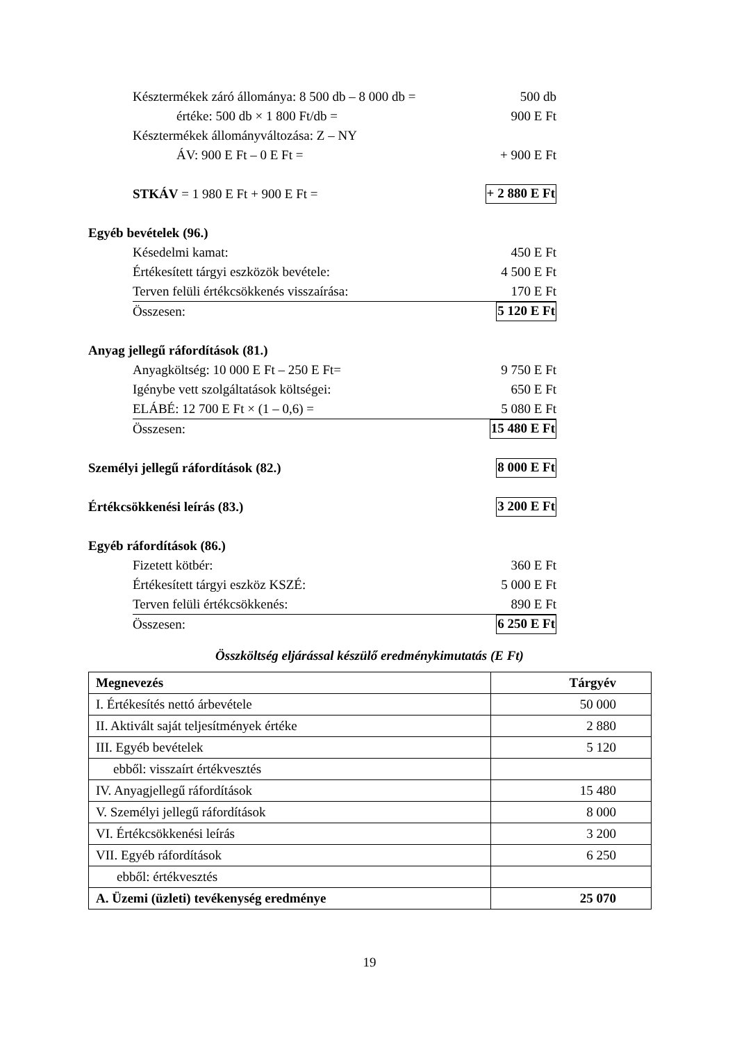Késztermékek záró állománya: 8 500 db – 8 000 db = 500 db
értéke: 500 db × 1 800 Ft/db = 900 E Ft
Késztermékek állományváltozása: Z – NY
ÁV: 900 E Ft – 0 E Ft = + 900 E Ft
STKÁV = 1 980 E Ft + 900 E Ft = + 2 880 E Ft
Egyéb bevételek (96.)
Késedelmi kamat: 450 E Ft
Értékesített tárgyi eszközök bevétele: 4 500 E Ft
Terven felüli értékcsökkenés visszaírása: 170 E Ft
Összesen: 5 120 E Ft
Anyag jellegű ráfordítások (81.)
Anyagköltség: 10 000 E Ft – 250 E Ft= 9 750 E Ft
Igénybe vett szolgáltatások költségei: 650 E Ft
ELÁBÉ: 12 700 E Ft × (1 – 0,6) = 5 080 E Ft
Összesen: 15 480 E Ft
Személyi jellegű ráfordítások (82.) 8 000 E Ft
Értékcsökkenési leírás (83.) 3 200 E Ft
Egyéb ráfordítások (86.)
Fizetett kötbér: 360 E Ft
Értékesített tárgyi eszköz KSZÉ: 5 000 E Ft
Terven felüli értékcsökkenés: 890 E Ft
Összesen: 6 250 E Ft
Összköltség eljárással készülő eredménykimutatás (E Ft)
| Megnevezés | Tárgyév |
| --- | --- |
| I. Értékesítés nettó árbevétele | 50 000 |
| II. Aktivált saját teljesítmények értéke | 2 880 |
| III. Egyéb bevételek | 5 120 |
| ebből: visszaírt értékvesztés | |
| IV. Anyagjellegű ráfordítások | 15 480 |
| V. Személyi jellegű ráfordítások | 8 000 |
| VI. Értékcsökkenési leírás | 3 200 |
| VII. Egyéb ráfordítások | 6 250 |
| ebből: értékvesztés | |
| A. Üzemi (üzleti) tevékenység eredménye | 25 070 |
19